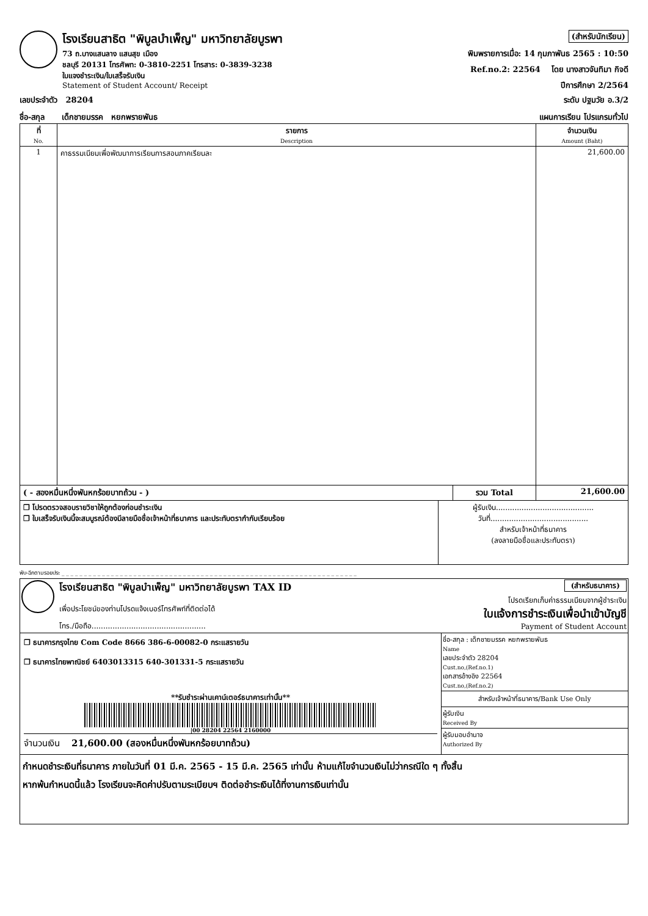โรงเรียนสาธิต "พิบูลบำเพ็ญ" มหาวิทยาลัยบูรพา
73 ถ.บางแสนลาง แสนสุข เมือง
ชลบุรี 20131 โทรศัพท: 0-3810-2251 โทรสาร: 0-3839-3238
ใบแจงชำระเงิน/ใบเสร็จรับเงิน
Statement of Student Account/ Receipt
(สำหรับนักเรียน)
พิมพรายการเมื่อ: 14 กุมภาพันธ 2565 : 10:50
Ref.no.2: 22564 โดย นางสาวจันทิมา กิจดี
ปีการศึกษา 2/2564
เลขประจำตัว 28204 ระดับ ปฐมวัย อ.3/2
ชื่อ-สกุล เด็กชายมรรค หยกพรายพันธ แผนการเรียน โปรแกรมทั่วไป
| ที่ No. | รายการ Description | จำนวนเงิน Amount (Baht) |
| --- | --- | --- |
| 1 | คาธรรมเนียมเพื่อพัฒนาการเรียนการสอนภาคเรียนละ | 21,600.00 |
| ( - สองหมื่นหนึ่งพันหกร้อยบาทถ้วน - ) | รวม Total | 21,600.00 |
| ❒ โปรดตรวจสอบรายวิชาให้ถูกต้องก่อนชำระเงิน ❒ ใบเสร็จรับเงินนี้จะสมบูรณ์ต้องมีลายมือชื่อเจ้าหน้าที่ธนาคาร และประทับตรากำกับเรียบร้อย | ผู้รับเงิน.......................................... วันที่.......................................... สำหรับเจ้าหน้าที่ธนาคาร (ลงลายมือชื่อและประทับตรา) |
พับ-ฉีกตามรอยประ _ _ _ _ _ _ _ _ _ _ _ _ _ _ _ _ _ _ _ _ _ _ _ _ _ _ _ _ _ _ _ _ _ _ _ _ _ _ _ _ _ _ _ _ _ _ _ _ _ _ _ _ _ _ _ _ _ _ _ _ _ _ _ _ _ _
โรงเรียนสาธิต "พิบูลบำเพ็ญ" มหาวิทยาลัยบูรพา TAX ID
เพื่อประโยชน์ของท่านโปรดแจ้งเบอร์โทรศัพท์ที่ติดต่อได้
โทร./มือถือ.................................................
(สำหรับธนาคาร)
โปรดเรียกเก็บค่าธรรมเนียมจากผู้ชำระเงิน
ใบแจ้งการชำระเงินเพื่อนำเข้าบัญชี
Payment of Student Account
❒ ธนาคารกรุงไทย Com Code 8666 386-6-00082-0 กระแสรายวัน
❒ ธนาคารไทยพาณิชย์ 6403013315 640-301331-5 กระแสรายวัน
**รับชำระผ่านเคาน์เตอร์ธนาคารเท่านั้น**
|00 28204 22564 2160000
จำนวนเงิน 21,600.00 (สองหมื่นหนึ่งพันหกร้อยบาทถ้วน)
ชื่อ-สกุล : เด็กชายมรรค หยกพรายพันธ
Name
เลขประจำตัว 28204
Cust.no,(Ref.no.1)
เอกสารอ้างอิง 22564
Cust.no,(Ref.no.2)
สำหรับเจ้าหน้าที่ธนาคาร/Bank Use Only
ผู้รับเงิน
Received By
ผู้รับมอบอำนาจ
Authorized By
กำหนดชำระเงินที่ธนาคาร ภายในวันที่ 01 มี.ค. 2565 - 15 มี.ค. 2565 เท่านั้น ห้ามแก้ไขจำนวนเงินไม่ว่ากรณีใด ๆ ทั้งสิ้น
หากพ้นกำหนดนี้แล้ว โรงเรียนจะคิดค่าปรับตามระเบียบฯ ติดต่อชำระเงินได้ที่งานการเงินเท่านั้น